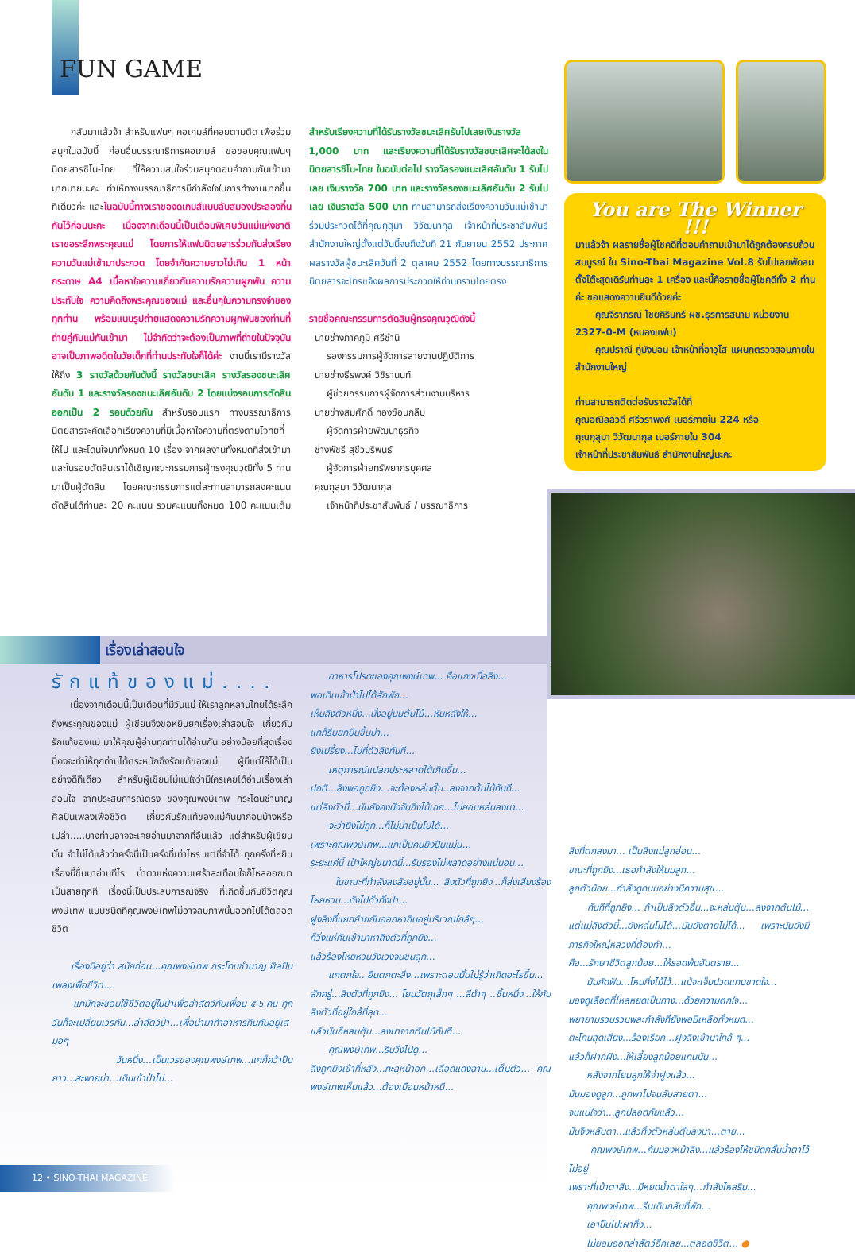FUN GAME
กลับมาแล้วจ้า สำหรับแฟนๆ คอเกมส์ที่คอยตามติด เพื่อร่วมสนุกในฉบับนี้ ก่อนอื่นบรรณาธิการคอเกมส์ ขอขอบคุณแฟนๆ นิตยสารซิโน-ไทย ที่ให้ความสนใจร่วมสนุกตอบคำถามกันเข้ามามากมายนะคะ ทำให้ทางบรรณาธิการมีกำลังใจในการทำงานมากขึ้นทีเดียวค่ะ และในฉบับนี้ทางเราของดเกมส์แบบลับสมองประลองกึ๋นกันไว้ก่อนนะคะ เนื่องจากเดือนนี้เป็นเดือนพิเศษวันแม่แห่งชาติ เราขอระลึกพระคุณแม่ โดยการให้แฟนนิตยสารร่วมกันส่งเรียงความวันแม่เข้ามาประกวด โดยจำกัดความยาวไม่เกิน 1 หน้ากระดาษ A4 เนื้อหาใจความเกี่ยวกับความรักความผูกพัน ความประทับใจ ความคิดถึงพระคุณของแม่ และอื่นๆในความทรงจำของทุกท่าน พร้อมแนบรูปถ่ายแสดงความรักความผูกพันของท่านที่ถ่ายคู่กับแม่กันเข้ามา ไม่จำกัดว่าจะต้องเป็นภาพที่ถ่ายในปัจจุบัน อาจเป็นภาพอดีตในวัยเด็กที่ท่านประทับใจก็ได้ค่ะ งานนี้เรามีรางวัลให้ถึง 3 รางวัลด้วยกันดังนี้ รางวัลชนะเลิศ รางวัลรองชนะเลิศอันดับ 1 และรางวัลรองชนะเลิศอันดับ 2 โดยแบ่งรอบการตัดสินออกเป็น 2 รอบด้วยกัน สำหรับรอบแรก ทางบรรณาธิการนิตยสารจะคัดเลือกเรียงความที่มีเนื้อหาใจความที่ตรงตามโจทย์ที่ให้ไป และโดนใจมาทั้งหมด 10 เรื่อง จากผลงานทั้งหมดที่ส่งเข้ามา และในรอบตัดสินเราได้เชิญคณะกรรมการผู้ทรงคุณวุฒิทั้ง 5 ท่าน มาเป็นผู้ตัดสิน โดยคณะกรรมการแต่ละท่านสามารถลงคะแนนตัดสินได้ท่านละ 20 คะแนน รวมคะแนนทั้งหมด 100 คะแนนเต็ม สำหรับเรียงความที่ได้รับรางวัลชนะเลิศรับไปเลยเงินรางวัล 1,000 บาท และเรียงความที่ได้รับรางวัลชนะเลิศจะได้ลงในนิตยสารซิโน-ไทย ในฉบับต่อไป รางวัลรองชนะเลิศอันดับ 1 รับไปเลย เงินรางวัล 700 บาท และรางวัลรองชนะเลิศอันดับ 2 รับไปเลย เงินรางวัล 500 บาท ท่านสามารถส่งเรียงความวันแม่เข้ามาร่วมประกวดได้ที่คุณกุสุมา วิวัฒนากุล เจ้าหน้าที่ประชาสัมพันธ์ สำนักงานใหญ่ตั้งแต่วันนี้จนถึงวันที่ 21 กันยายน 2552 ประกาศผลรางวัลผู้ชนะเลิศวันที่ 2 ตุลาคม 2552 โดยทางบรรณาธิการนิตยสารจะโทรแจ้งผลการประกวดให้ท่านทราบโดยตรง
รายชื่อคณะกรรมการตัดสินผู้ทรงคุณวุฒิดังนี้
นายช่างภาคภูมิ ศรีชำนิ
รองกรรมการผู้จัดการสายงานปฏิบัติการ
นายช่างธีรพงศ์ วิชิรานนท์
ผู้ช่วยกรรมการผู้จัดการส่วนงานบริหาร
นายช่างสมศักดิ์ ทองซ้อนกลีบ
ผู้จัดการฝ่ายพัฒนาธุรกิจ
ช่างพัชรี สุชีวบริพนธ์
ผู้จัดการฝ่ายทรัพยากรบุคคล
คุณกุสุมา วิวัฒนากุล
เจ้าหน้าที่ประชาสัมพันธ์ / บรรณาธิการ
You are The Winner !!!
มาแล้วจ้า ผลรายชื่อผู้โชคดีที่ตอบคำถามเข้ามาได้ถูกต้องครบถ้วนสมบูรณ์ ใน Sino-Thai Magazine Vol.8 รับไปเลยพัดลมตั้งโต๊ะสุดเดิร์นท่านละ 1 เครื่อง และนี้คือรายชื่อผู้โชคดีทั้ง 2 ท่านค่ะ ขอแสดงความยินดีด้วยค่ะ
คุณจีราภรณ์ ไชยคิรินทร์ ผช.ธุรการสนาม หน่วยงาน 2327-0-M (หนองแฟบ)
คุณปราณี ภู่บังบอน เจ้าหน้าที่อาวุโส แผนกตรวจสอบภายใน สำนักงานใหญ่
ท่านสามารถติดต่อรับรางวัลได้ที่
คุณอณิลล์วดี ศรีวราพงศ์ เบอร์ภายใน 224 หรือ
คุณกุสุมา วิวัฒนากุล เบอร์ภายใน 304
เจ้าหน้าที่ประชาสัมพันธ์ สำนักงานใหญ่นะคะ
เรื่องเล่าสอนใจ
รักแท้ของแม่....
เนื่องจากเดือนนี้เป็นเดือนที่มีวันแม่ ให้เราลูกหลานไทยได้ระลึกถึงพระคุณของแม่ ผู้เขียนจึงขอหยิบยกเรื่องเล่าสอนใจ เกี่ยวกับรักแท้ของแม่ มาให้คุณผู้อ่านทุกท่านได้อ่านกัน อย่างน้อยที่สุดเรื่องนี้คงจะทำให้ทุกท่านได้ตระหนักถึงรักแท้ของแม่ ผู้มีแต่ให้ได้เป็นอย่างดีทีเดียว สำหรับผู้เขียนไม่แน่ใจว่ามีใครเคยได้อ่านเรื่องเล่าสอนใจ จากประสบการณ์ตรง ของคุณพงษ์เทพ กระโดนชำนาญ ศิลปินเพลงเพื่อชีวิต เกี่ยวกับรักแท้ของแม่กันมาก่อนบ้างหรือเปล่า.....บางท่านอาจจะเคยอ่านมาจากที่อื่นแล้ว แต่สำหรับผู้เขียนนั้น จำไม่ได้แล้วว่าครั้งนี้เป็นครั้งที่เท่าไหร่ แต่ที่จำได้ ทุกครั้งที่หยิบเรื่องนี้ขึ้นมาอ่านทีไร น้ำตาแห่งความเศร้าสะเทือนใจก็ไหลออกมาเป็นสายทุกที เรื่องนี้เป็นประสบการณ์จริง ที่เกิดขึ้นกับชีวิตคุณพงษ์เทพ แบบชนิดที่คุณพงษ์เทพไม่อาจลบภาพนั้นออกไปได้ตลอดชีวิต
เรื่องมีอยู่ว่า สมัยก่อน...คุณพงษ์เทพ กระโดนชำนาญ ศิลปินเพลงเพื่อชีวิต...
แกมักจะชอบใช้ชีวิตอยู่ในป่าเพื่อล่าสัตว์กับเพื่อน ๕-๖ คน ทุกวันก็จะเปลี่ยนเวรกัน...ล่าสัตว์ป่า...เพื่อนำมาทำอาหารกินกันอยู่เสมอๆ
วันหนึ่ง...เป็นเวรของคุณพงษ์เทพ...แกก็คว้าปืนยาว...สะพายบ่า...เดินเข้าป่าไป...
อาหารโปรดของคุณพงษ์เทพ... คือแกงเนื้อลิง...
พอเดินเข้าป่าไปได้สักพัก...
เห็นลิงตัวหนึ่ง...นั่งอยู่บนต้นไม้...หันหลังให้...
แกก็รีบยกปืนขึ้นบ่า...
ยิงเปรี้ยง...ไปที่ตัวลิงทันที...
เหตุการณ์แปลกประหลาดได้เกิดขึ้น...
ปกติ...ลิงพอถูกยิง...จะต้องหล่นตุ๊บ..ลงจากต้นไม้ทันที...
แต่ลิงตัวนี้...มันยังคงนั่งจับกิ่งไม้เฉย...ไม่ยอมหล่นลงมา...
จะว่ายิงไม่ถูก...ก็ไม่น่าเป็นไปได้...
เพราะคุณพงษ์เทพ...แกเป็นคนยิงปืนแม่น...
ระยะแค่นี้ เป้าใหญ่ขนาดนี้...รับรองไม่พลาดอย่างแน่นอน...
ในขณะที่กำลังสงสัยอยู่นั้น... ลิงตัวที่ถูกยิง...ก็ส่งเสียงร้องโหยหวน...ดังไปทั่วทั้งป่า...
ฝูงลิงที่แยกย้ายกันออกหากินอยู่บริเวณใกล้ๆ...
ก็วิ่งแห่กันเข้ามาหาลิงตัวที่ถูกยิง...
แล้วร้องโหยหวนวังเวงจนขนลุก...
แกตกใจ...ยืนตกตะลึง...เพราะตอนนั้นไม่รู้ว่าเกิดอะไรขึ้น...
สักครู่...ลิงตัวที่ถูกยิง... โยนวัตถุเล็กๆ ...สีดำๆ ..ชิ้นหนึ่ง...ให้กับลิงตัวที่อยู่ใกล้ที่สุด...
แล้วมันก็หล่นตุ๊บ...ลงมาจากต้นไม้ทันที...
คุณพงษ์เทพ...รีบวิ่งไปดู...
ลิงถูกยิงเข้าที่หลัง...ทะลุหน้าอก...เลือดแดงฉาน...เต็มตัว... คุณพงษ์เทพเห็นแล้ว...ต้องเบือนหน้าหนี...
ลิงที่ตกลงมา... เป็นลิงแม่ลูกอ่อน...
ขณะที่ถูกยิง...เธอกำลังให้นมลูก...
ลูกตัวน้อย...กำลังดูดนมอย่างมีความสุข...
ทันทีที่ถูกยิง... ถ้าเป็นลิงตัวอื่น...จะหล่นตุ๊บ...ลงจากต้นไม้... แต่แม่ลิงตัวนี้...ยังหล่นไม่ได้...มันยังตายไม่ได้... เพราะมันยังมีภารกิจใหญ่หลวงที่ต้องทำ...
คือ...รักษาชีวิตลูกน้อย...ให้รอดพ้นอันตราย...
มันกัดฟัน...โหนกิ่งไม้ไว้...แม้จะเจ็บปวดแทบขาดใจ...
มองดูเลือดที่ไหลหยดเป็นทาง...ด้วยความตกใจ...
พยายามรวบรวมพละกำลังที่ยังพอมีเหลือทั้งหมด...
ตะโกนสุดเสียง...ร้องเรียก...ฝูงลิงเข้ามาใกล้ ๆ...
แล้วก็ฝากฝัง...ให้เลี้ยงลูกน้อยแทนมัน...
หลังจากโยนลูกให้จ่าฝูงแล้ว...
มันมองดูลูก...ถูกพาไปจนลับสายตา...
จนแน่ใจว่า...ลูกปลอดภัยแล้ว...
มันจึงหลับตา...แล้วทิ้งตัวหล่นตุ๊บลงมา...ตาย...
คุณพงษ์เทพ...ก้มมองหน้าลิง...แล้วร้องไห้ชนิดกลั้นน้ำตาไว้ไม่อยู่
เพราะที่เบ้าตาลิง...มีหยดน้ำตาใสๆ...กำลังไหลริน...
คุณพงษ์เทพ...รีบเดินกลับที่พัก...
เอาปืนไปเผาทิ้ง...
ไม่ยอมออกล่าสัตว์อีกเลย...ตลอดชีวิต... ●
12 • SINO-THAI MAGAZINE